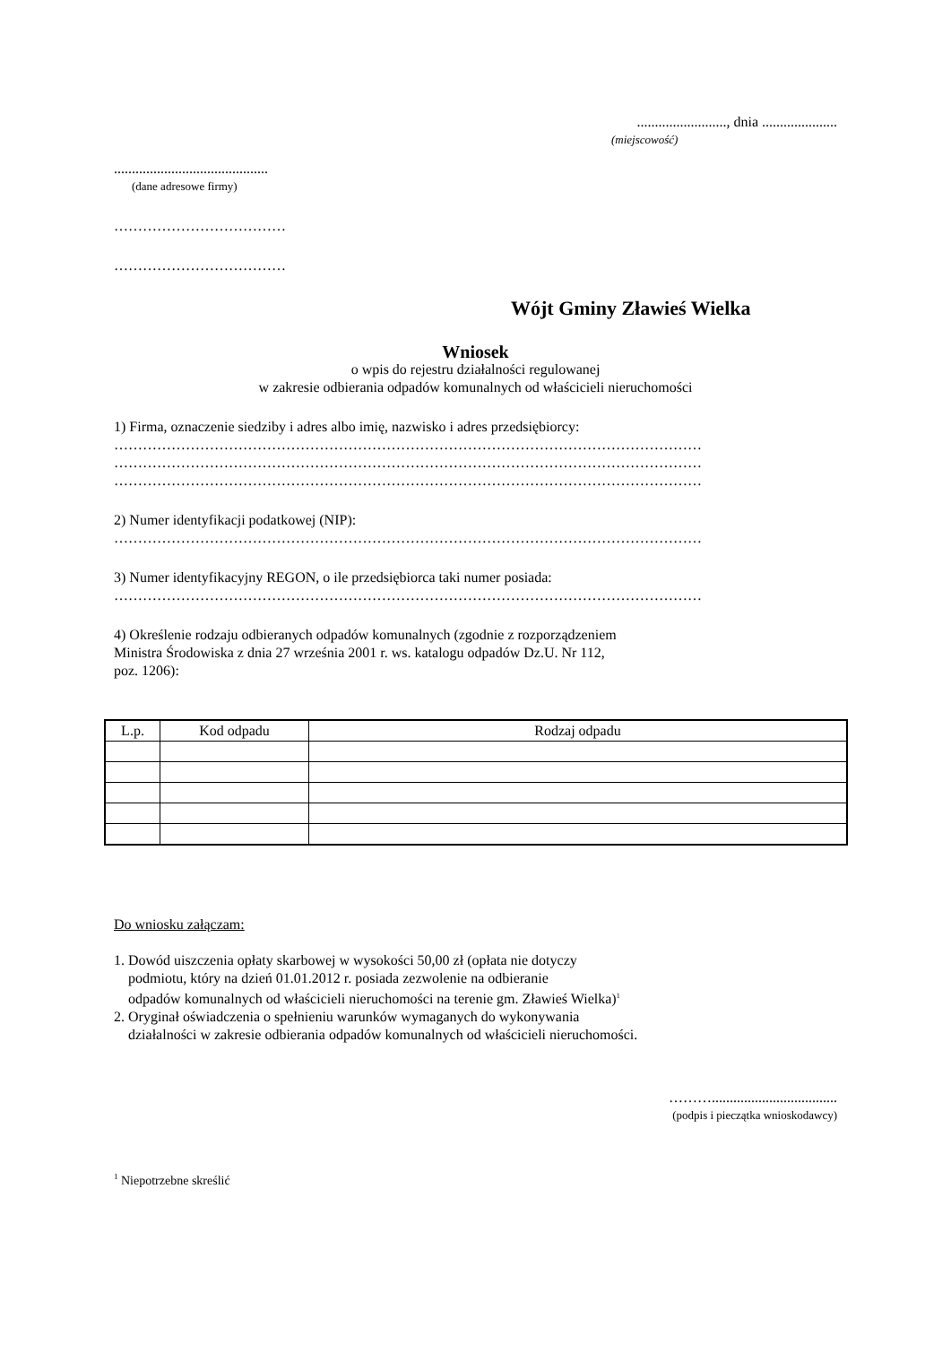........................., dnia .....................
(miejscowość)
...........................................
(dane adresowe firmy)
………………………………
………………………………
Wójt Gminy Zławieś Wielka
Wniosek
o wpis do rejestru działalności regulowanej
w zakresie odbierania odpadów komunalnych od właścicieli nieruchomości
1) Firma, oznaczenie siedziby i adres albo imię, nazwisko i adres przedsiębiorcy:
……………………………………………………………………………………………………………
……………………………………………………………………………………………………………
……………………………………………………………………………………………………………
2) Numer identyfikacji podatkowej (NIP):
……………………………………………………………………………………………………………
3) Numer identyfikacyjny REGON, o ile przedsiębiorca taki numer posiada:
……………………………………………………………………………………………………………
4) Określenie rodzaju odbieranych odpadów komunalnych (zgodnie z rozporządzeniem
Ministra Środowiska z dnia 27 września 2001 r. ws. katalogu odpadów Dz.U. Nr 112,
poz. 1206):
| L.p. | Kod odpadu | Rodzaj odpadu |
| --- | --- | --- |
Do wniosku załączam:
1. Dowód uiszczenia opłaty skarbowej w wysokości 50,00 zł (opłata nie dotyczy
podmiotu, który na dzień 01.01.2012 r. posiada zezwolenie na odbieranie
odpadów komunalnych od właścicieli nieruchomości na terenie gm. Zławieś Wielka)<sup>1</sup>
2. Oryginał oświadczenia o spełnieniu warunków wymaganych do wykonywania
działalności w zakresie odbierania odpadów komunalnych od właścicieli nieruchomości.
………...................................
(podpis i pieczątka wnioskodawcy)
<sup>1</sup> Niepotrzebne skreślić